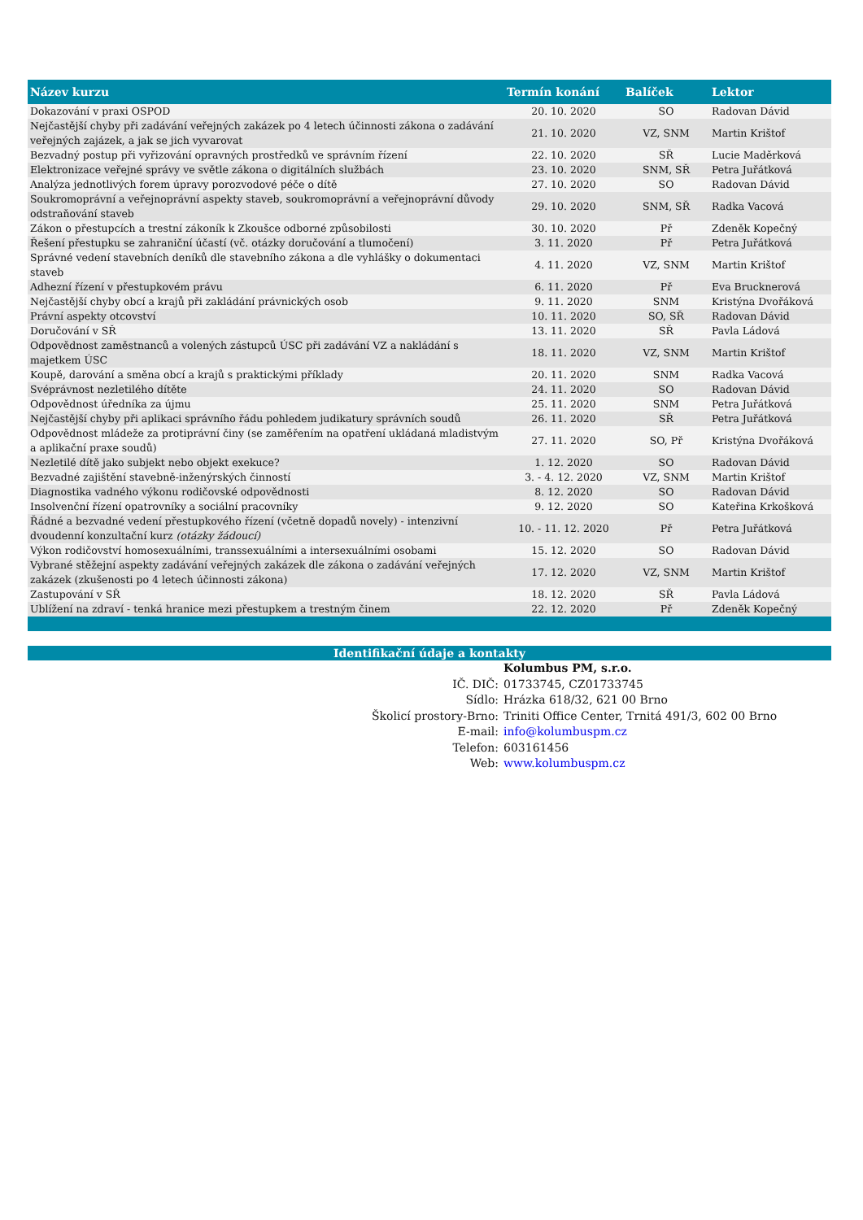| Název kurzu | Termín konání | Balíček | Lektor |
| --- | --- | --- | --- |
| Dokazování v praxi OSPOD | 20. 10. 2020 | SO | Radovan Dávid |
| Nejčastější chyby při zadávání veřejných zakázek po 4 letech účinnosti zákona o zadávání veřejných zajázek, a jak se jich vyvarovat | 21. 10. 2020 | VZ, SNM | Martin Krištof |
| Bezvadný postup při vyřizování opravných prostředků ve správním řízení | 22. 10. 2020 | SŘ | Lucie Maděrková |
| Elektronizace veřejné správy ve světle zákona o digitálních službách | 23. 10. 2020 | SNM, SŘ | Petra Juřátková |
| Analýza jednotlivých forem úpravy porozvodové péče o dítě | 27. 10. 2020 | SO | Radovan Dávid |
| Soukromoprávní a veřejnoprávní aspekty staveb, soukromoprávní a veřejnoprávní důvody odstraňování staveb | 29. 10. 2020 | SNM, SŘ | Radka Vacová |
| Zákon o přestupcích a trestní zákoník k Zkoušce odborné způsobilosti | 30. 10. 2020 | Př | Zdeněk Kopečný |
| Řešení přestupku se zahraniční účastí (vč. otázky doručování a tlumočení) | 3. 11. 2020 | Př | Petra Juřátková |
| Správné vedení stavebních deníků dle stavebního zákona a dle vyhlášky o dokumentaci staveb | 4. 11. 2020 | VZ, SNM | Martin Krištof |
| Adhezní řízení v přestupkovém právu | 6. 11. 2020 | Př | Eva Brucknerová |
| Nejčastější chyby obcí a krajů při zakládání právnických osob | 9. 11. 2020 | SNM | Kristýna Dvořáková |
| Právní aspekty otcovství | 10. 11. 2020 | SO, SŘ | Radovan Dávid |
| Doručování v SŘ | 13. 11. 2020 | SŘ | Pavla Ládová |
| Odpovědnost zaměstnanců a volených zástupců ÚSC při zadávání VZ a nakládání s majetkem ÚSC | 18. 11. 2020 | VZ, SNM | Martin Krištof |
| Koupě, darování a směna obcí a krajů s praktickými příklady | 20. 11. 2020 | SNM | Radka Vacová |
| Svéprávnost nezletilého dítěte | 24. 11. 2020 | SO | Radovan Dávid |
| Odpovědnost úředníka za újmu | 25. 11. 2020 | SNM | Petra Juřátková |
| Nejčastější chyby při aplikaci správního řádu pohledem judikatury správních soudů | 26. 11. 2020 | SŘ | Petra Juřátková |
| Odpovědnost mládeže za protiprávní činy (se zaměřením na opatření ukládaná mladistvým a aplikační praxe soudů) | 27. 11. 2020 | SO, Př | Kristýna Dvořáková |
| Nezletilé dítě jako subjekt nebo objekt exekuce? | 1. 12. 2020 | SO | Radovan Dávid |
| Bezvadné zajištění stavebně-inženýrských činností | 3. - 4. 12. 2020 | VZ, SNM | Martin Krištof |
| Diagnostika vadného výkonu rodičovské odpovědnosti | 8. 12. 2020 | SO | Radovan Dávid |
| Insolvenční řízení opatrovníky a sociální pracovníky | 9. 12. 2020 | SO | Kateřina Krkošková |
| Řádné a bezvadné vedení přestupkového řízení (včetně dopadů novely) - intenzivní dvoudenní konzultační kurz (otázky žádoucí) | 10. - 11. 12. 2020 | Př | Petra Juřátková |
| Výkon rodičovství homosexuálními, transsexuálními a intersexuálními osobami | 15. 12. 2020 | SO | Radovan Dávid |
| Vybrané stěžejní aspekty zadávání veřejných zakázek dle zákona o zadávání veřejných zakázek (zkušenosti po 4 letech účinnosti zákona) | 17. 12. 2020 | VZ, SNM | Martin Krištof |
| Zastupování v SŘ | 18. 12. 2020 | SŘ | Pavla Ládová |
| Ublížení na zdraví - tenká hranice mezi přestupkem a trestným činem | 22. 12. 2020 | Př | Zdeněk Kopečný |
Identifikační údaje a kontakty
| | Kolumbus PM, s.r.o. |
| IČ. DIČ: | 01733745, CZ01733745 |
| Sídlo: | Hrázka 618/32, 621 00 Brno |
| Školicí prostory-Brno: | Triniti Office Center, Trnitá 491/3, 602 00 Brno |
| E-mail: | info@kolumbuspm.cz |
| Telefon: | 603161456 |
| Web: | www.kolumbuspm.cz |